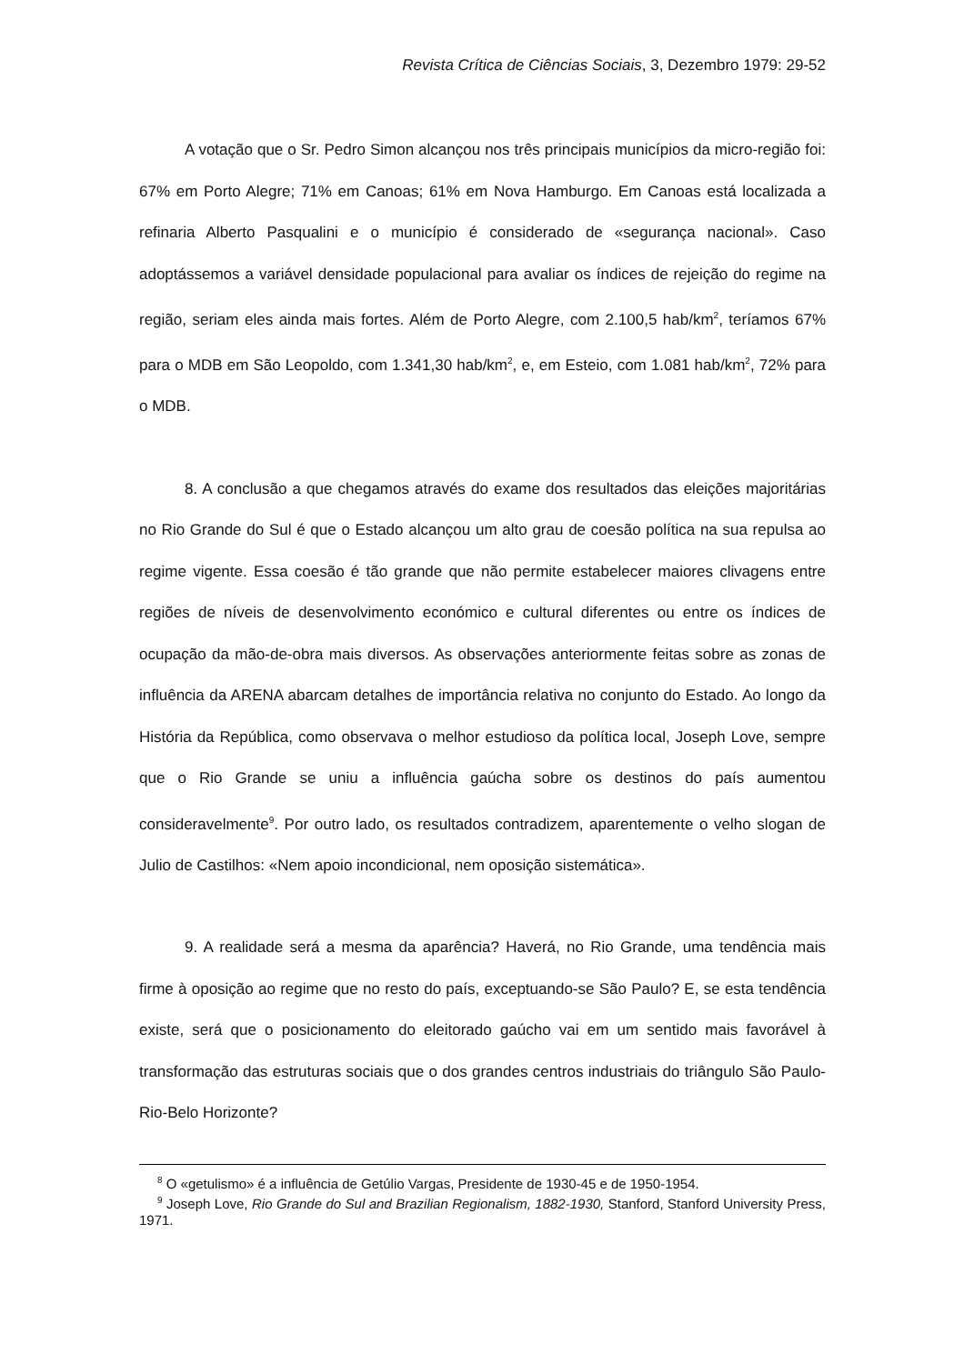Revista Crítica de Ciências Sociais, 3, Dezembro 1979: 29-52
A votação que o Sr. Pedro Simon alcançou nos três principais municípios da micro-região foi: 67% em Porto Alegre; 71% em Canoas; 61% em Nova Hamburgo. Em Canoas está localizada a refinaria Alberto Pasqualini e o município é considerado de «segurança nacional». Caso adoptássemos a variável densidade populacional para avaliar os índices de rejeição do regime na região, seriam eles ainda mais fortes. Além de Porto Alegre, com 2.100,5 hab/km<sup>2</sup>, teríamos 67% para o MDB em São Leopoldo, com 1.341,30 hab/km<sup>2</sup>, e, em Esteio, com 1.081 hab/km<sup>2</sup>, 72% para o MDB.
8. A conclusão a que chegamos através do exame dos resultados das eleições majoritárias no Rio Grande do Sul é que o Estado alcançou um alto grau de coesão política na sua repulsa ao regime vigente. Essa coesão é tão grande que não permite estabelecer maiores clivagens entre regiões de níveis de desenvolvimento económico e cultural diferentes ou entre os índices de ocupação da mão-de-obra mais diversos. As observações anteriormente feitas sobre as zonas de influência da ARENA abarcam detalhes de importância relativa no conjunto do Estado. Ao longo da História da República, como observava o melhor estudioso da política local, Joseph Love, sempre que o Rio Grande se uniu a influência gaúcha sobre os destinos do país aumentou consideravelmente<sup>9</sup>. Por outro lado, os resultados contradizem, aparentemente o velho slogan de Julio de Castilhos: «Nem apoio incondicional, nem oposição sistemática».
9. A realidade será a mesma da aparência? Haverá, no Rio Grande, uma tendência mais firme à oposição ao regime que no resto do país, exceptuando-se São Paulo? E, se esta tendência existe, será que o posicionamento do eleitorado gaúcho vai em um sentido mais favorável à transformação das estruturas sociais que o dos grandes centros industriais do triângulo São Paulo-Rio-Belo Horizonte?
<sup>8</sup> O «getulismo» é a influência de Getúlio Vargas, Presidente de 1930-45 e de 1950-1954.
<sup>9</sup> Joseph Love, Rio Grande do Sul and Brazilian Regionalism, 1882-1930, Stanford, Stanford University Press, 1971.